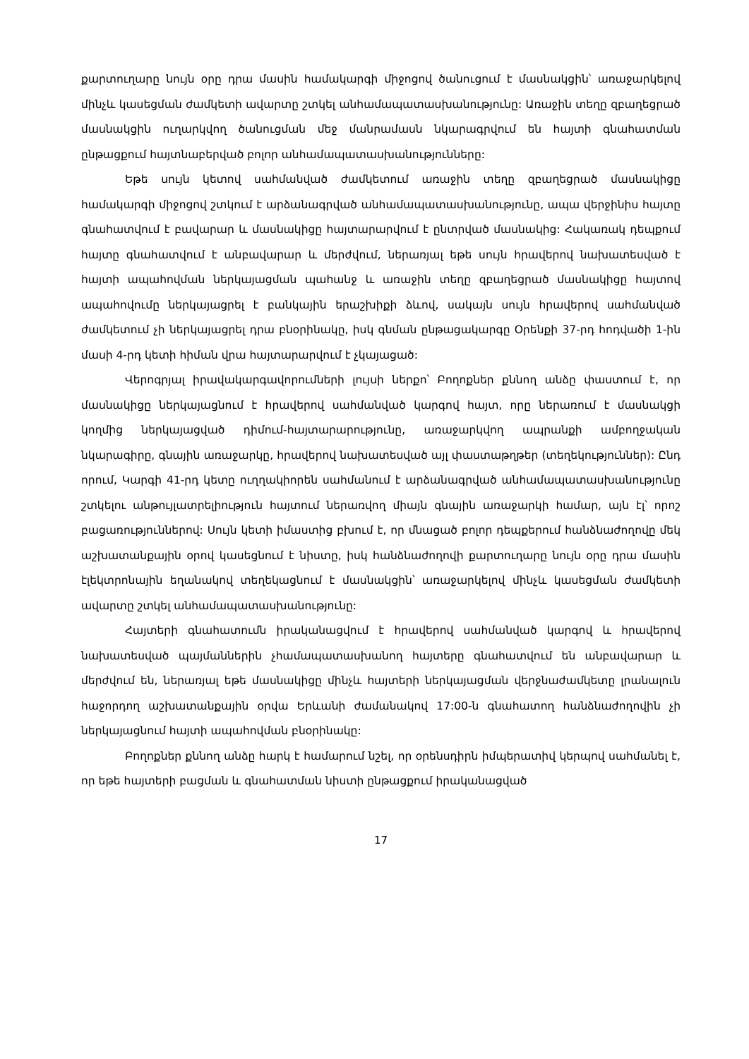քարտուղարը նույն օրը դրա մասին համակարգի միջոցով ծանուցում է մասնակցին՝ առաջարկելով մինչև կասեցման ժամկետի ավարտը շտկել անհամապատասխանությունը: Առաջին տեղը զբաղեցրած մասնակցին ուղարկվող ծանուցման մեջ մանրամասն նկարագրվում են հայտի գնահատման ընթացքում հայտնաբերված բոլոր անհամապատասխանությունները:
Եթե սույն կետով սահմանված ժամկետում առաջին տեղը զբաղեցրած մասնակիցը համակարգի միջոցով շտկում է արձանագրված անհամապատասխանությունը, ապա վերջինիս հայտը գնահատվում է բավարար և մասնակիցը հայտարարվում է ընտրված մասնակից: Հակառակ դեպքում հայտը գնահատվում է անբավարար և մերժվում, ներառյալ եթե սույն հրավերով նախատեսված է հայտի ապահովման ներկայացման պահանջ և առաջին տեղը զբաղեցրած մասնակիցը հայտով ապահովումը ներկայացրել է բանկային երաշխիքի ձևով, սակայն սույն հրավերով սահմանված ժամկետում չի ներկայացրել դրա բնօրինակը, իսկ գնման ընթացակարգը Օրենքի 37-րդ հոդվածի 1-ին մասի 4-րդ կետի հիման վրա հայտարարվում է չկայացած:
Վերոգրյալ իրավակարգավորումների լույսի ներքո՝ Բողոքներ քննող անձը փաստում է, որ մասնակիցը ներկայացնում է հրավերով սահմանված կարգով հայտ, որը ներառում է մասնակցի կողմից ներկայացված դիմում-հայտարարությունը, առաջարկվող ապրանքի ամբողջական նկարագիրը, գնային առաջարկը, հրավերով նախատեսված այլ փաստաթղթեր (տեղեկություններ): Ընդ որում, Կարգի 41-րդ կետը ուղղակիորեն սահմանում է արձանագրված անհամապատասխանությունը շտկելու անթույլատրելիություն հայտում ներառվող միայն գնային առաջարկի համար, այն էլ՝ որոշ բացառություններով: Սույն կետի իմաստից բխում է, որ մնացած բոլոր դեպքերում հանձնաժողովը մեկ աշխատանքային օրով կասեցնում է նիստը, իսկ հանձնաժողովի քարտուղարը նույն օրը դրա մասին էլեկտրոնային եղանակով տեղեկացնում է մասնակցին՝ առաջարկելով մինչև կասեցման ժամկետի ավարտը շտկել անհամապատասխանությունը:
Հայտերի գնահատումն իրականացվում է հրավերով սահմանված կարգով և հրավերով նախատեսված պայմաններին չհամապատասխանող հայտերը գնահատվում են անբավարար և մերժվում են, ներառյալ եթե մասնակիցը մինչև հայտերի ներկայացման վերջնաժամկետը լրանալուն հաջորդող աշխատանքային օրվա Երևանի ժամանակով 17:00-ն գնահատող հանձնաժողովին չի ներկայացնում հայտի ապահովման բնօրինակը:
Բողոքներ քննող անձը հարկ է համարում նշել, որ օրենսդիրն իմպերատիվ կերպով սահմանել է, որ եթե հայտերի բացման և գնահատման նիստի ընթացքում իրականացված
17